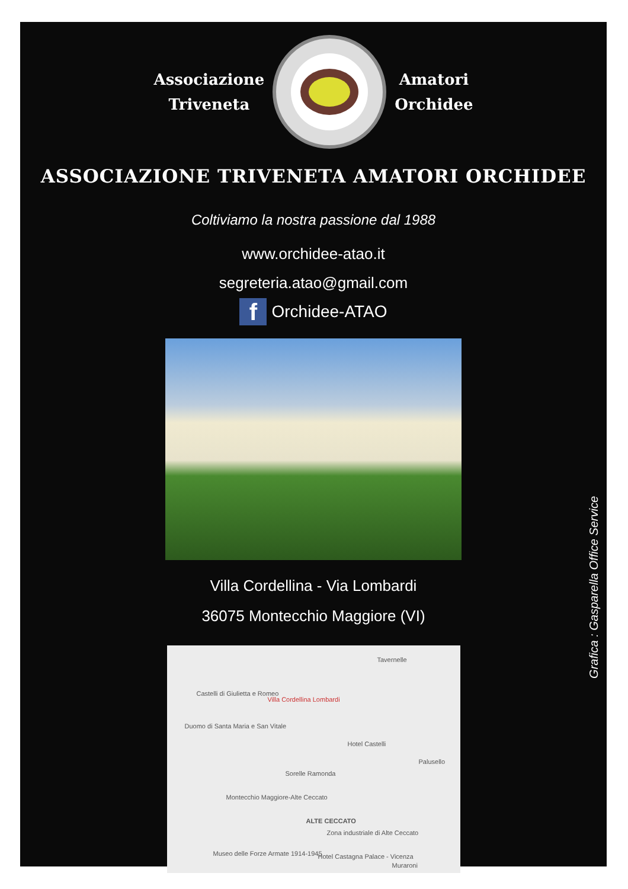Associazione
Triveneta
Amatori
Orchidee
ASSOCIAZIONE TRIVENETA AMATORI ORCHIDEE
Coltiviamo la nostra passione dal 1988
www.orchidee-atao.it
segreteria.atao@gmail.com
f
Orchidee-ATAO
Villa Cordellina - Via Lombardi
36075 Montecchio Maggiore (VI)
Tavernelle
Castelli di Giulietta e Romeo
Villa Cordellina Lombardi
Duomo di Santa Maria e San Vitale
Hotel Castelli
Palusello
Sorelle Ramonda
Montecchio Maggiore-Alte Ceccato
ALTE CECCATO
Zona industriale di Alte Ceccato
Hotel Castagna Palace - Vicenza Museo delle Forze Armate 1914-1945
Muraroni
Grafica : Gasparella Office Service